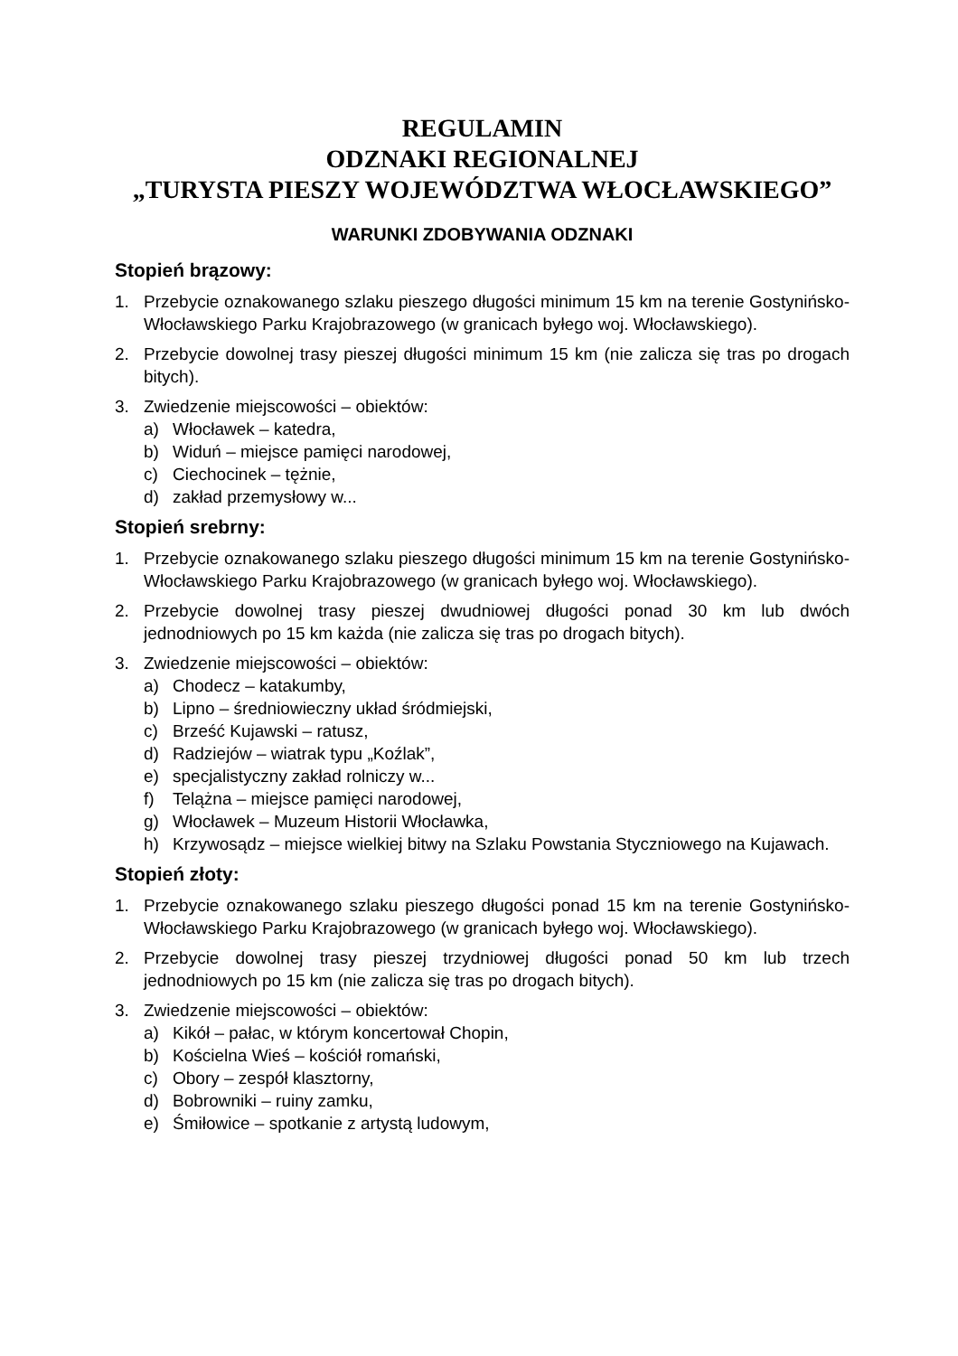REGULAMIN
ODZNAKI REGIONALNEJ
„TURYSTA PIESZY WOJEWÓDZTWA WŁOCŁAWSKIEGO”
WARUNKI ZDOBYWANIA ODZNAKI
Stopień brązowy:
1. Przebycie oznakowanego szlaku pieszego długości minimum 15 km na terenie Gostynińsko-Włocławskiego Parku Krajobrazowego (w granicach byłego woj. Włocławskiego).
2. Przebycie dowolnej trasy pieszej długości minimum 15 km (nie zalicza się tras po drogach bitych).
3. Zwiedzenie miejscowości – obiektów:
a) Włocławek – katedra,
b) Widuń – miejsce pamięci narodowej,
c) Ciechocinek – tężnie,
d) zakład przemysłowy w...
Stopień srebrny:
1. Przebycie oznakowanego szlaku pieszego długości minimum 15 km na terenie Gostynińsko-Włocławskiego Parku Krajobrazowego (w granicach byłego woj. Włocławskiego).
2. Przebycie dowolnej trasy pieszej dwudniowej długości ponad 30 km lub dwóch jednodniowych po 15 km każda (nie zalicza się tras po drogach bitych).
3. Zwiedzenie miejscowości – obiektów:
a) Chodecz – katakumby,
b) Lipno – średniowieczny układ śródmiejski,
c) Brześć Kujawski – ratusz,
d) Radziejów – wiatrak typu „Koźlak”,
e) specjalistyczny zakład rolniczy w...
f) Telążna – miejsce pamięci narodowej,
g) Włocławek – Muzeum Historii Włocławka,
h) Krzywosądz – miejsce wielkiej bitwy na Szlaku Powstania Styczniowego na Kujawach.
Stopień złoty:
1. Przebycie oznakowanego szlaku pieszego długości ponad 15 km na terenie Gostynińsko-Włocławskiego Parku Krajobrazowego (w granicach byłego woj. Włocławskiego).
2. Przebycie dowolnej trasy pieszej trzydniowej długości ponad 50 km lub trzech jednodniowych po 15 km (nie zalicza się tras po drogach bitych).
3. Zwiedzenie miejscowości – obiektów:
a) Kikół – pałac, w którym koncertował Chopin,
b) Kościelna Wieś – kościół romański,
c) Obory – zespół klasztorny,
d) Bobrowniki – ruiny zamku,
e) Śmiłowice – spotkanie z artystą ludowym,